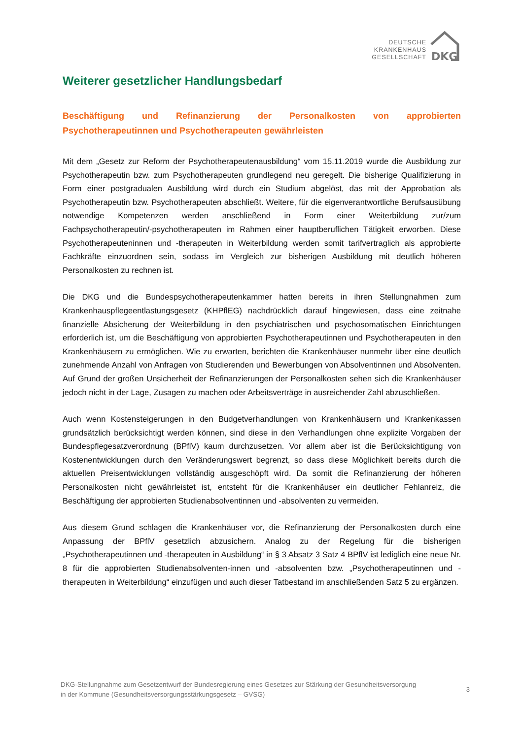DEUTSCHE
KRANKENHAUS
GESELLSCHAFT
DKG
Weiterer gesetzlicher Handlungsbedarf
Beschäftigung und Refinanzierung der Personalkosten von approbierten Psychotherapeutinnen und Psychotherapeuten gewährleisten
Mit dem „Gesetz zur Reform der Psychotherapeutenausbildung“ vom 15.11.2019 wurde die Ausbildung zur Psychotherapeutin bzw. zum Psychotherapeuten grundlegend neu geregelt. Die bisherige Qualifizierung in Form einer postgradualen Ausbildung wird durch ein Studium abgelöst, das mit der Approbation als Psychotherapeutin bzw. Psychotherapeuten abschließt. Weitere, für die eigenverantwortliche Berufsausübung notwendige Kompetenzen werden anschließend in Form einer Weiterbildung zur/zum Fachpsychotherapeutin/-psychotherapeuten im Rahmen einer hauptberuflichen Tätigkeit erworben. Diese Psychotherapeuteninnen und -therapeuten in Weiterbildung werden somit tarifvertraglich als approbierte Fachkräfte einzuordnen sein, sodass im Vergleich zur bisherigen Ausbildung mit deutlich höheren Personalkosten zu rechnen ist.
Die DKG und die Bundespsychotherapeutenkammer hatten bereits in ihren Stellungnahmen zum Krankenhauspflegeentlastungsgesetz (KHPflEG) nachdrücklich darauf hingewiesen, dass eine zeitnahe finanzielle Absicherung der Weiterbildung in den psychiatrischen und psychosomatischen Einrichtungen erforderlich ist, um die Beschäftigung von approbierten Psychotherapeutinnen und Psychotherapeuten in den Krankenhäusern zu ermöglichen. Wie zu erwarten, berichten die Krankenhäuser nunmehr über eine deutlich zunehmende Anzahl von Anfragen von Studierenden und Bewerbungen von Absolventinnen und Absolventen. Auf Grund der großen Unsicherheit der Refinanzierungen der Personalkosten sehen sich die Krankenhäuser jedoch nicht in der Lage, Zusagen zu machen oder Arbeitsverträge in ausreichender Zahl abzuschließen.
Auch wenn Kostensteigerungen in den Budgetverhandlungen von Krankenhäusern und Krankenkassen grundsätzlich berücksichtigt werden können, sind diese in den Verhandlungen ohne explizite Vorgaben der Bundespflegesatzverordnung (BPflV) kaum durchzusetzen. Vor allem aber ist die Berücksichtigung von Kostenentwicklungen durch den Veränderungswert begrenzt, so dass diese Möglichkeit bereits durch die aktuellen Preisentwicklungen vollständig ausgeschöpft wird. Da somit die Refinanzierung der höheren Personalkosten nicht gewährleistet ist, entsteht für die Krankenhäuser ein deutlicher Fehlanreiz, die Beschäftigung der approbierten Studienabsolventinnen und -absolventen zu vermeiden.
Aus diesem Grund schlagen die Krankenhäuser vor, die Refinanzierung der Personalkosten durch eine Anpassung der BPflV gesetzlich abzusichern. Analog zu der Regelung für die bisherigen „Psychotherapeutinnen und -therapeuten in Ausbildung“ in § 3 Absatz 3 Satz 4 BPflV ist lediglich eine neue Nr. 8 für die approbierten Studienabsolventen-innen und -absolventen bzw. „Psychotherapeutinnen und -therapeuten in Weiterbildung“ einzufügen und auch dieser Tatbestand im anschließenden Satz 5 zu ergänzen.
DKG-Stellungnahme zum Gesetzentwurf der Bundesregierung eines Gesetzes zur Stärkung der Gesundheitsversorgung
in der Kommune (Gesundheitsversorgungsstärkungsgesetz – GVSG)
3